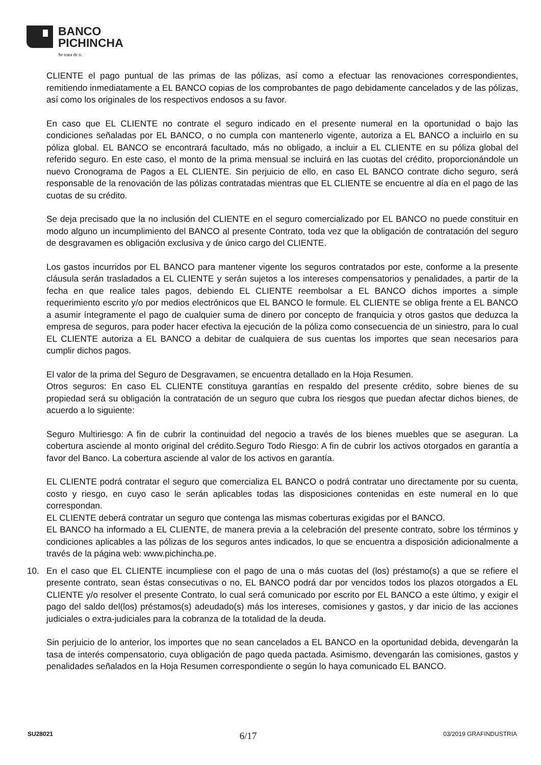BANCO
PICHINCHA
Se trata de ti.
CLIENTE el pago puntual de las primas de las pólizas, así como a efectuar las renovaciones correspondientes, remitiendo inmediatamente a EL BANCO copias de los comprobantes de pago debidamente cancelados y de las pólizas, así como los originales de los respectivos endosos a su favor.
En caso que EL CLIENTE no contrate el seguro indicado en el presente numeral en la oportunidad o bajo las condiciones señaladas por EL BANCO, o no cumpla con mantenerlo vigente, autoriza a EL BANCO a incluirlo en su póliza global. EL BANCO se encontrará facultado, más no obligado, a incluir a EL CLIENTE en su póliza global del referido seguro. En este caso, el monto de la prima mensual se incluirá en las cuotas del crédito, proporcionándole un nuevo Cronograma de Pagos a EL CLIENTE. Sin perjuicio de ello, en caso EL BANCO contrate dicho seguro, será responsable de la renovación de las pólizas contratadas mientras que EL CLIENTE se encuentre al día en el pago de las cuotas de su crédito.
Se deja precisado que la no inclusión del CLIENTE en el seguro comercializado por EL BANCO no puede constituir en modo alguno un incumplimiento del BANCO al presente Contrato, toda vez que la obligación de contratación del seguro de desgravamen es obligación exclusiva y de único cargo del CLIENTE.
Los gastos incurridos por EL BANCO para mantener vigente los seguros contratados por este, conforme a la presente cláusula serán trasladados a EL CLIENTE y serán sujetos a los intereses compensatorios y penalidades, a partir de la fecha en que realice tales pagos, debiendo EL CLIENTE reembolsar a EL BANCO dichos importes a simple requerimiento escrito y/o por medios electrónicos que EL BANCO le formule. EL CLIENTE se obliga frente a EL BANCO a asumir íntegramente el pago de cualquier suma de dinero por concepto de franquicia y otros gastos que deduzca la empresa de seguros, para poder hacer efectiva la ejecución de la póliza como consecuencia de un siniestro, para lo cual EL CLIENTE autoriza a EL BANCO a debitar de cualquiera de sus cuentas los importes que sean necesarios para cumplir dichos pagos.
El valor de la prima del Seguro de Desgravamen, se encuentra detallado en la Hoja Resumen.
Otros seguros: En caso EL CLIENTE constituya garantías en respaldo del presente crédito, sobre bienes de su propiedad será su obligación la contratación de un seguro que cubra los riesgos que puedan afectar dichos bienes, de acuerdo a lo siguiente:
Seguro Multiriesgo: A fin de cubrir la continuidad del negocio a través de los bienes muebles que se aseguran. La cobertura asciende al monto original del crédito.Seguro Todo Riesgo: A fin de cubrir los activos otorgados en garantía a favor del Banco. La cobertura asciende al valor de los activos en garantía.
EL CLIENTE podrá contratar el seguro que comercializa EL BANCO o podrá contratar uno directamente por su cuenta, costo y riesgo, en cuyo caso le serán aplicables todas las disposiciones contenidas en este numeral en lo que correspondan.
EL CLIENTE deberá contratar un seguro que contenga las mismas coberturas exigidas por el BANCO.
EL BANCO ha informado a EL CLIENTE, de manera previa a la celebración del presente contrato, sobre los términos y condiciones aplicables a las pólizas de los seguros antes indicados, lo que se encuentra a disposición adicionalmente a través de la página web: www.pichincha.pe.
10. En el caso que EL CLIENTE incumpliese con el pago de una o más cuotas del (los) préstamo(s) a que se refiere el presente contrato, sean éstas consecutivas o no, EL BANCO podrá dar por vencidos todos los plazos otorgados a EL CLIENTE y/o resolver el presente Contrato, lo cual será comunicado por escrito por EL BANCO a este último, y exigir el pago del saldo del(los) préstamos(s) adeudado(s) más los intereses, comisiones y gastos, y dar inicio de las acciones judiciales o extra-judiciales para la cobranza de la totalidad de la deuda.
Sin perjuicio de lo anterior, los importes que no sean cancelados a EL BANCO en la oportunidad debida, devengarán la tasa de interés compensatorio, cuya obligación de pago queda pactada. Asimismo, devengarán las comisiones, gastos y penalidades señalados en la Hoja Resumen correspondiente o según lo haya comunicado EL BANCO.
SU28021 6/17 03/2019 GRAFINDUSTRIA